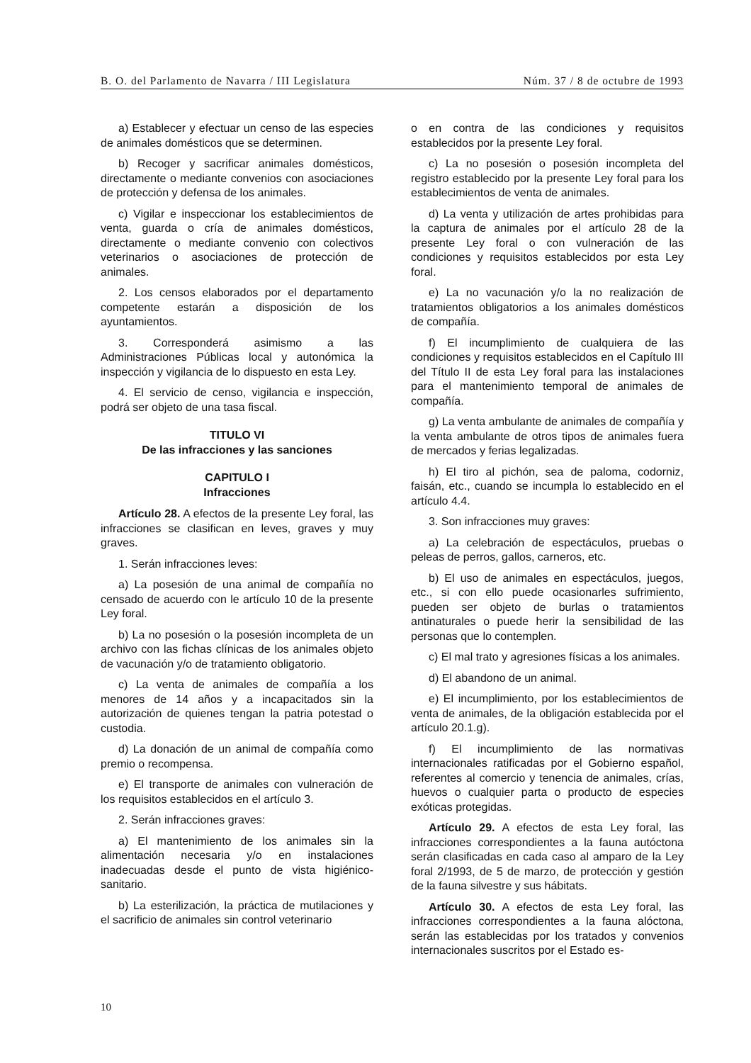B. O. del Parlamento de Navarra / III Legislatura Núm. 37 / 8 de octubre de 1993
a) Establecer y efectuar un censo de las especies de animales domésticos que se determinen.
b) Recoger y sacrificar animales domésticos, directamente o mediante convenios con asociaciones de protección y defensa de los animales.
c) Vigilar e inspeccionar los establecimientos de venta, guarda o cría de animales domésticos, directamente o mediante convenio con colectivos veterinarios o asociaciones de protección de animales.
2. Los censos elaborados por el departamento competente estarán a disposición de los ayuntamientos.
3. Corresponderá asimismo a las Administraciones Públicas local y autonómica la inspección y vigilancia de lo dispuesto en esta Ley.
4. El servicio de censo, vigilancia e inspección, podrá ser objeto de una tasa fiscal.
TITULO VI
De las infracciones y las sanciones
CAPITULO I
Infracciones
Artículo 28. A efectos de la presente Ley foral, las infracciones se clasifican en leves, graves y muy graves.
1. Serán infracciones leves:
a) La posesión de una animal de compañía no censado de acuerdo con le artículo 10 de la presente Ley foral.
b) La no posesión o la posesión incompleta de un archivo con las fichas clínicas de los animales objeto de vacunación y/o de tratamiento obligatorio.
c) La venta de animales de compañía a los menores de 14 años y a incapacitados sin la autorización de quienes tengan la patria potestad o custodia.
d) La donación de un animal de compañía como premio o recompensa.
e) El transporte de animales con vulneración de los requisitos establecidos en el artículo 3.
2. Serán infracciones graves:
a) El mantenimiento de los animales sin la alimentación necesaria y/o en instalaciones inadecuadas desde el punto de vista higiénico-sanitario.
b) La esterilización, la práctica de mutilaciones y el sacrificio de animales sin control veterinario
o en contra de las condiciones y requisitos establecidos por la presente Ley foral.
c) La no posesión o posesión incompleta del registro establecido por la presente Ley foral para los establecimientos de venta de animales.
d) La venta y utilización de artes prohibidas para la captura de animales por el artículo 28 de la presente Ley foral o con vulneración de las condiciones y requisitos establecidos por esta Ley foral.
e) La no vacunación y/o la no realización de tratamientos obligatorios a los animales domésticos de compañía.
f) El incumplimiento de cualquiera de las condiciones y requisitos establecidos en el Capítulo III del Título II de esta Ley foral para las instalaciones para el mantenimiento temporal de animales de compañía.
g) La venta ambulante de animales de compañía y la venta ambulante de otros tipos de animales fuera de mercados y ferias legalizadas.
h) El tiro al pichón, sea de paloma, codorniz, faisán, etc., cuando se incumpla lo establecido en el artículo 4.4.
3. Son infracciones muy graves:
a) La celebración de espectáculos, pruebas o peleas de perros, gallos, carneros, etc.
b) El uso de animales en espectáculos, juegos, etc., si con ello puede ocasionarles sufrimiento, pueden ser objeto de burlas o tratamientos antinaturales o puede herir la sensibilidad de las personas que lo contemplen.
c) El mal trato y agresiones físicas a los animales.
d) El abandono de un animal.
e) El incumplimiento, por los establecimientos de venta de animales, de la obligación establecida por el artículo 20.1.g).
f) El incumplimiento de las normativas internacionales ratificadas por el Gobierno español, referentes al comercio y tenencia de animales, crías, huevos o cualquier parta o producto de especies exóticas protegidas.
Artículo 29. A efectos de esta Ley foral, las infracciones correspondientes a la fauna autóctona serán clasificadas en cada caso al amparo de la Ley foral 2/1993, de 5 de marzo, de protección y gestión de la fauna silvestre y sus hábitats.
Artículo 30. A efectos de esta Ley foral, las infracciones correspondientes a la fauna alóctona, serán las establecidas por los tratados y convenios internacionales suscritos por el Estado es-
10